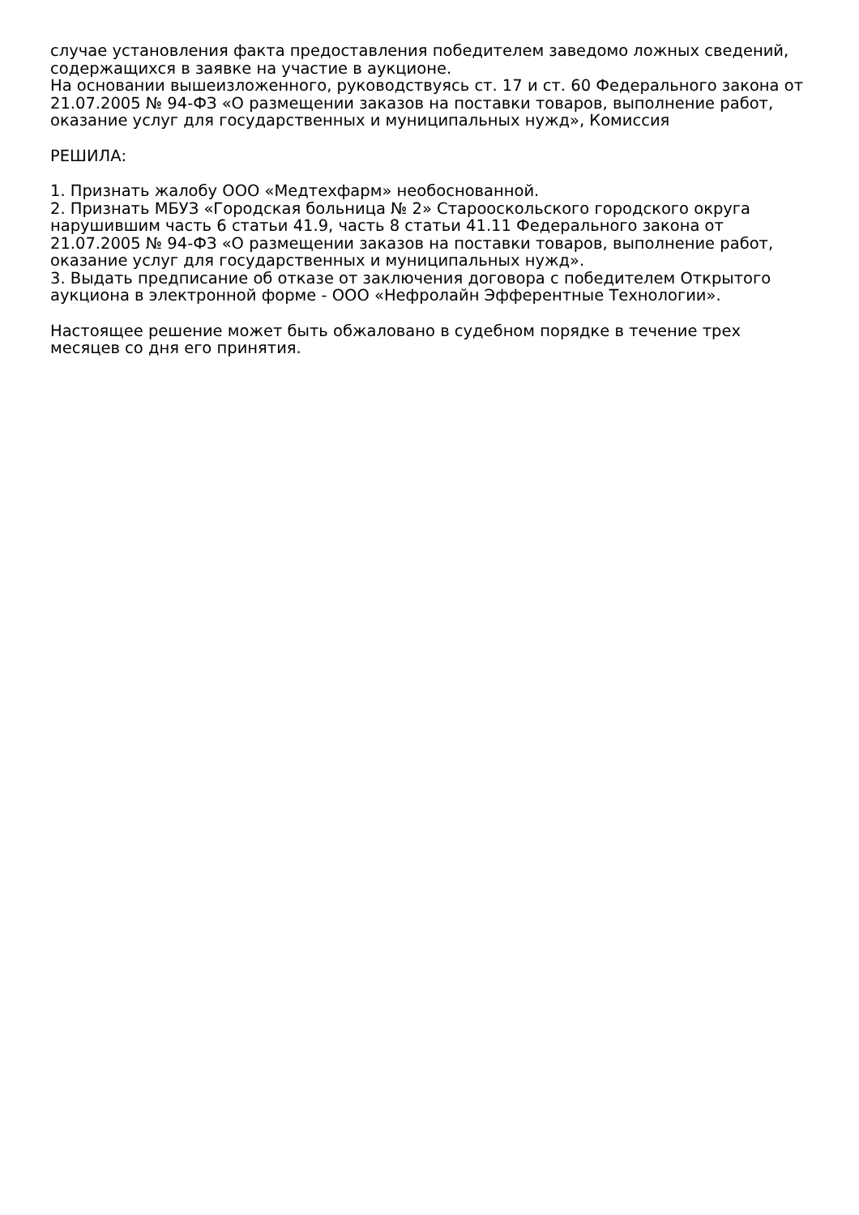случае установления факта предоставления победителем заведомо ложных сведений, содержащихся в заявке на участие в аукционе.
На основании вышеизложенного, руководствуясь ст. 17 и ст. 60 Федерального закона от 21.07.2005 № 94-ФЗ «О размещении заказов на поставки товаров, выполнение работ, оказание услуг для государственных и муниципальных нужд», Комиссия
РЕШИЛА:
1. Признать жалобу ООО «Медтехфарм» необоснованной.
2. Признать МБУЗ «Городская больница № 2» Старооскольского городского округа нарушившим часть 6 статьи 41.9, часть 8 статьи 41.11 Федерального закона от 21.07.2005 № 94-ФЗ «О размещении заказов на поставки товаров, выполнение работ, оказание услуг для государственных и муниципальных нужд».
3. Выдать предписание об отказе от заключения договора с победителем Открытого аукциона в электронной форме - ООО «Нефролайн Эфферентные Технологии».
Настоящее решение может быть обжаловано в судебном порядке в течение трех месяцев со дня его принятия.